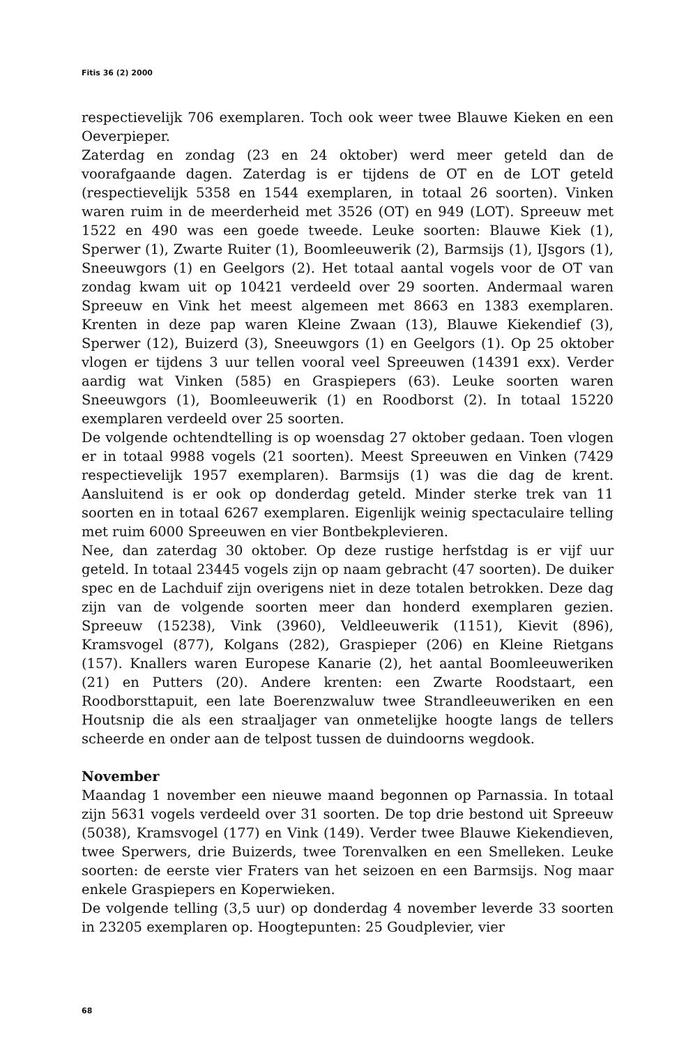Fitis 36 (2) 2000
respectievelijk 706 exemplaren. Toch ook weer twee Blauwe Kieken en een Oeverpieper.
Zaterdag en zondag (23 en 24 oktober) werd meer geteld dan de voorafgaande dagen. Zaterdag is er tijdens de OT en de LOT geteld (respectievelijk 5358 en 1544 exemplaren, in totaal 26 soorten). Vinken waren ruim in de meerderheid met 3526 (OT) en 949 (LOT). Spreeuw met 1522 en 490 was een goede tweede. Leuke soorten: Blauwe Kiek (1), Sperwer (1), Zwarte Ruiter (1), Boomleeuwerik (2), Barmsijs (1), IJsgors (1), Sneeuwgors (1) en Geelgors (2). Het totaal aantal vogels voor de OT van zondag kwam uit op 10421 verdeeld over 29 soorten. Andermaal waren Spreeuw en Vink het meest algemeen met 8663 en 1383 exemplaren. Krenten in deze pap waren Kleine Zwaan (13), Blauwe Kiekendief (3), Sperwer (12), Buizerd (3), Sneeuwgors (1) en Geelgors (1). Op 25 oktober vlogen er tijdens 3 uur tellen vooral veel Spreeuwen (14391 exx). Verder aardig wat Vinken (585) en Graspiepers (63). Leuke soorten waren Sneeuwgors (1), Boomleeuwerik (1) en Roodborst (2). In totaal 15220 exemplaren verdeeld over 25 soorten.
De volgende ochtendtelling is op woensdag 27 oktober gedaan. Toen vlogen er in totaal 9988 vogels (21 soorten). Meest Spreeuwen en Vinken (7429 respectievelijk 1957 exemplaren). Barmsijs (1) was die dag de krent. Aansluitend is er ook op donderdag geteld. Minder sterke trek van 11 soorten en in totaal 6267 exemplaren. Eigenlijk weinig spectaculaire telling met ruim 6000 Spreeuwen en vier Bontbekplevieren.
Nee, dan zaterdag 30 oktober. Op deze rustige herfstdag is er vijf uur geteld. In totaal 23445 vogels zijn op naam gebracht (47 soorten). De duiker spec en de Lachduif zijn overigens niet in deze totalen betrokken. Deze dag zijn van de volgende soorten meer dan honderd exemplaren gezien. Spreeuw (15238), Vink (3960), Veldleeuwerik (1151), Kievit (896), Kramsvogel (877), Kolgans (282), Graspieper (206) en Kleine Rietgans (157). Knallers waren Europese Kanarie (2), het aantal Boomleeuweriken (21) en Putters (20). Andere krenten: een Zwarte Roodstaart, een Roodborsttapuit, een late Boerenzwaluw twee Strandleeuweriken en een Houtsnip die als een straaljager van onmetelijke hoogte langs de tellers scheerde en onder aan de telpost tussen de duindoorns wegdook.
November
Maandag 1 november een nieuwe maand begonnen op Parnassia. In totaal zijn 5631 vogels verdeeld over 31 soorten. De top drie bestond uit Spreeuw (5038), Kramsvogel (177) en Vink (149). Verder twee Blauwe Kiekendieven, twee Sperwers, drie Buizerds, twee Torenvalken en een Smelleken. Leuke soorten: de eerste vier Fraters van het seizoen en een Barmsijs. Nog maar enkele Graspiepers en Koperwieken.
De volgende telling (3,5 uur) op donderdag 4 november leverde 33 soorten in 23205 exemplaren op. Hoogtepunten: 25 Goudplevier, vier
68